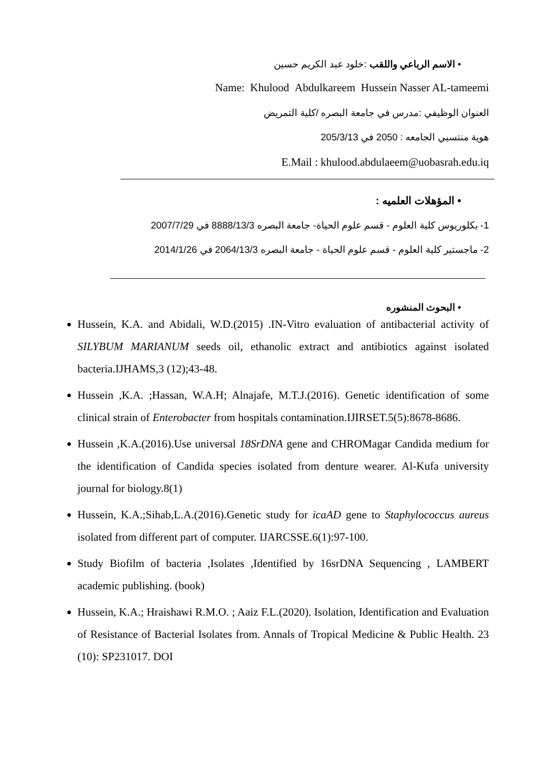• الاسم الرباعي واللقب :خلود عبد الكريم حسين
Name: Khulood Abdulkareem Hussein Nasser AL-tameemi
العنوان الوظيفي :مدرس في جامعة البصره /كلية التمريض
هوية منتسبي الجامعه : 2050 في 205/3/13
E.Mail : khulood.abdulaeem@uobasrah.edu.iq
• المؤهلات العلميه :
1- بكلوريوس كلية العلوم - قسم علوم الحياة- جامعة البصره 8888/13/3 في 2007/7/29
2- ماجستير كلية العلوم - قسم علوم الحياة - جامعة البصره 2064/13/3 في 2014/1/26
• البحوث المنشوره
Hussein, K.A. and Abidali, W.D.(2015) .IN-Vitro evaluation of antibacterial activity of SILYBUM MARIANUM seeds oil, ethanolic extract and antibiotics against isolated bacteria.IJHAMS,3 (12);43-48.
Hussein ,K.A. ;Hassan, W.A.H; Alnajafe, M.T.J.(2016). Genetic identification of some clinical strain of Enterobacter from hospitals contamination.IJIRSET.5(5):8678-8686.
Hussein ,K.A.(2016).Use universal 18SrDNA gene and CHROMagar Candida medium for the identification of Candida species isolated from denture wearer. Al-Kufa university journal for biology.8(1)
Hussein, K.A.;Sihab,L.A.(2016).Genetic study for icaAD gene to Staphylococcus aureus isolated from different part of computer. IJARCSSE.6(1):97-100.
Study Biofilm of bacteria ,Isolates ,Identified by 16srDNA Sequencing , LAMBERT academic publishing. (book)
Hussein, K.A.; Hraishawi R.M.O. ; Aaiz F.L.(2020). Isolation, Identification and Evaluation of Resistance of Bacterial Isolates from. Annals of Tropical Medicine & Public Health. 23 (10): SP231017. DOI